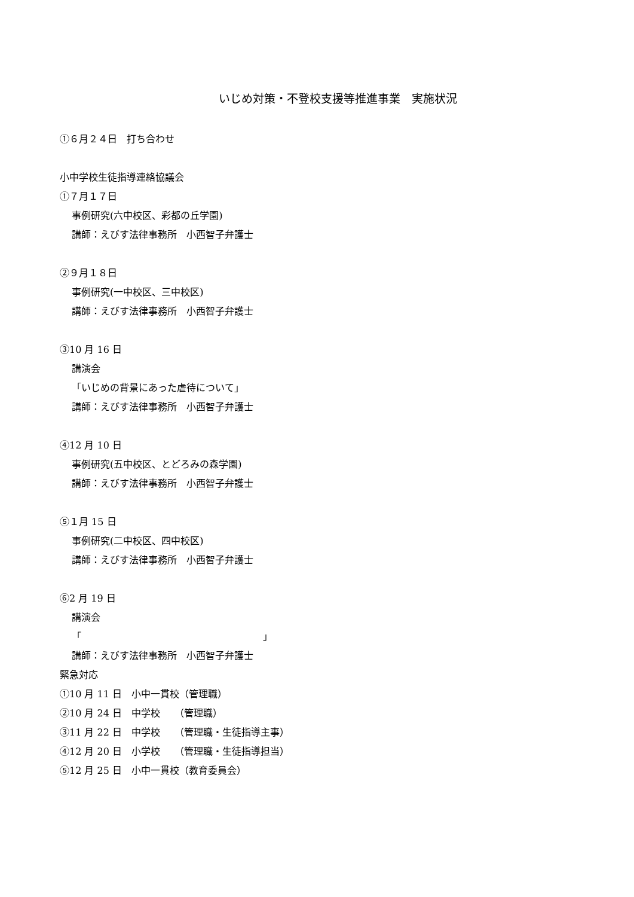いじめ対策・不登校支援等推進事業　実施状況
①６月２４日　打ち合わせ
小中学校生徒指導連絡協議会
①７月１７日
事例研究(六中校区、彩都の丘学園)
講師：えびす法律事務所　小西智子弁護士
②９月１８日
事例研究(一中校区、三中校区)
講師：えびす法律事務所　小西智子弁護士
③10 月 16 日
講演会
「いじめの背景にあった虐待について」
講師：えびす法律事務所　小西智子弁護士
④12 月 10 日
事例研究(五中校区、とどろみの森学園)
講師：えびす法律事務所　小西智子弁護士
⑤１月 15 日
事例研究(二中校区、四中校区)
講師：えびす法律事務所　小西智子弁護士
⑥2 月 19 日
講演会
「　　　　　　　　　　　　　　　　　　　」
講師：えびす法律事務所　小西智子弁護士
緊急対応
①10 月 11 日　小中一貫校（管理職）
②10 月 24 日　中学校　　（管理職）
③11 月 22 日　中学校　　（管理職・生徒指導主事）
④12 月 20 日　小学校　　（管理職・生徒指導担当）
⑤12 月 25 日　小中一貫校（教育委員会）